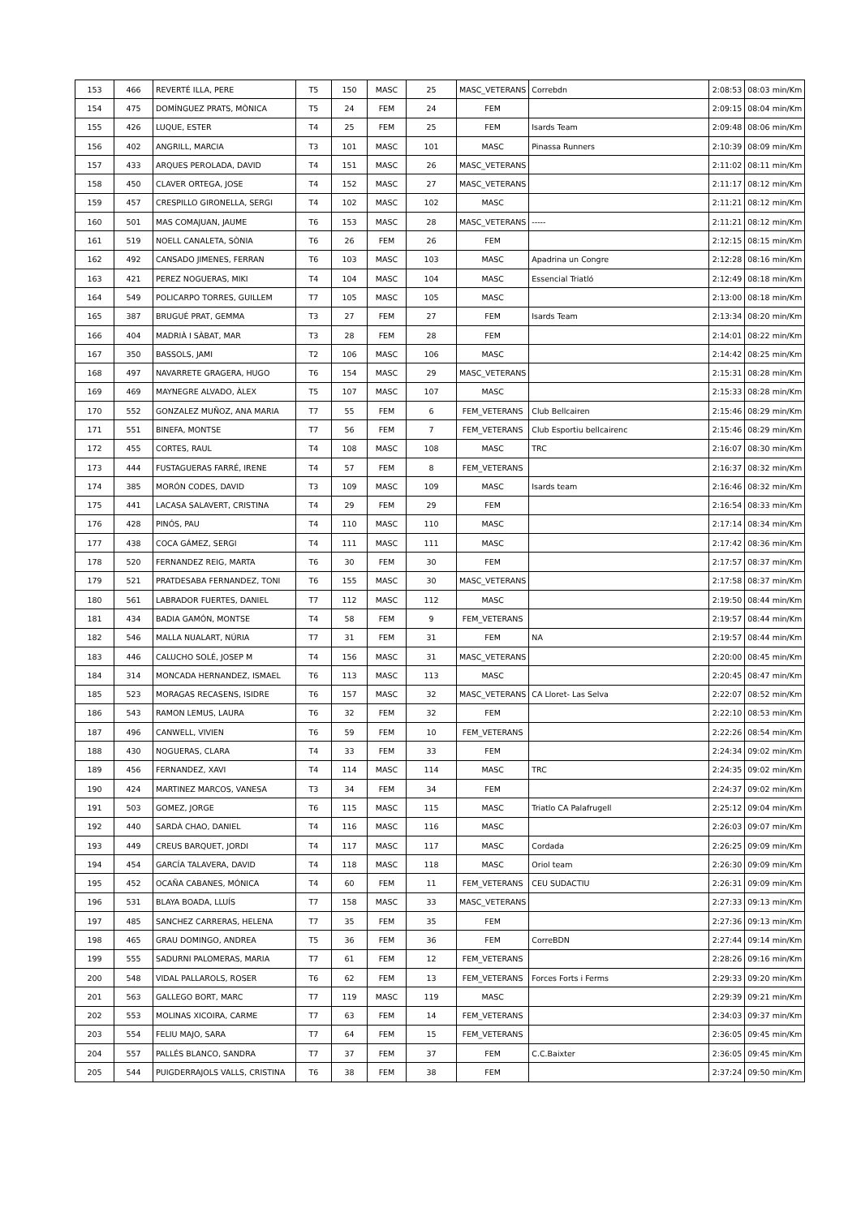| 153 | 466 | REVERTÉ ILLA, PERE | T5 | 150 | MASC | 25 | MASC_VETERANS | Correbdn | 2:08:53 | 08:03 min/Km |
| 154 | 475 | DOMÍNGUEZ PRATS, MÒNICA | T5 | 24 | FEM | 24 | FEM | | 2:09:15 | 08:04 min/Km |
| 155 | 426 | LUQUE, ESTER | T4 | 25 | FEM | 25 | FEM | Isards Team | 2:09:48 | 08:06 min/Km |
| 156 | 402 | ANGRILL, MARCIA | T3 | 101 | MASC | 101 | MASC | Pinassa Runners | 2:10:39 | 08:09 min/Km |
| 157 | 433 | ARQUES PEROLADA, DAVID | T4 | 151 | MASC | 26 | MASC_VETERANS | | 2:11:02 | 08:11 min/Km |
| 158 | 450 | CLAVER ORTEGA, JOSE | T4 | 152 | MASC | 27 | MASC_VETERANS | | 2:11:17 | 08:12 min/Km |
| 159 | 457 | CRESPILLO GIRONELLA, SERGI | T4 | 102 | MASC | 102 | MASC | | 2:11:21 | 08:12 min/Km |
| 160 | 501 | MAS COMAJUAN, JAUME | T6 | 153 | MASC | 28 | MASC_VETERANS | ----- | 2:11:21 | 08:12 min/Km |
| 161 | 519 | NOELL CANALETA, SÒNIA | T6 | 26 | FEM | 26 | FEM | | 2:12:15 | 08:15 min/Km |
| 162 | 492 | CANSADO JIMENES, FERRAN | T6 | 103 | MASC | 103 | MASC | Apadrina un Congre | 2:12:28 | 08:16 min/Km |
| 163 | 421 | PEREZ NOGUERAS, MIKI | T4 | 104 | MASC | 104 | MASC | Essencial Triatló | 2:12:49 | 08:18 min/Km |
| 164 | 549 | POLICARPO TORRES, GUILLEM | T7 | 105 | MASC | 105 | MASC | | 2:13:00 | 08:18 min/Km |
| 165 | 387 | BRUGUÉ PRAT, GEMMA | T3 | 27 | FEM | 27 | FEM | Isards Team | 2:13:34 | 08:20 min/Km |
| 166 | 404 | MADRIÀ I SÀBAT, MAR | T3 | 28 | FEM | 28 | FEM | | 2:14:01 | 08:22 min/Km |
| 167 | 350 | BASSOLS, JAMI | T2 | 106 | MASC | 106 | MASC | | 2:14:42 | 08:25 min/Km |
| 168 | 497 | NAVARRETE GRAGERA, HUGO | T6 | 154 | MASC | 29 | MASC_VETERANS | | 2:15:31 | 08:28 min/Km |
| 169 | 469 | MAYNEGRE ALVADO, ÀLEX | T5 | 107 | MASC | 107 | MASC | | 2:15:33 | 08:28 min/Km |
| 170 | 552 | GONZALEZ MUÑOZ, ANA MARIA | T7 | 55 | FEM | 6 | FEM_VETERANS | Club Bellcairen | 2:15:46 | 08:29 min/Km |
| 171 | 551 | BINEFA, MONTSE | T7 | 56 | FEM | 7 | FEM_VETERANS | Club Esportiu bellcairenc | 2:15:46 | 08:29 min/Km |
| 172 | 455 | CORTES, RAUL | T4 | 108 | MASC | 108 | MASC | TRC | 2:16:07 | 08:30 min/Km |
| 173 | 444 | FUSTAGUERAS FARRÉ, IRENE | T4 | 57 | FEM | 8 | FEM_VETERANS | | 2:16:37 | 08:32 min/Km |
| 174 | 385 | MORÓN CODES, DAVID | T3 | 109 | MASC | 109 | MASC | Isards team | 2:16:46 | 08:32 min/Km |
| 175 | 441 | LACASA SALAVERT, CRISTINA | T4 | 29 | FEM | 29 | FEM | | 2:16:54 | 08:33 min/Km |
| 176 | 428 | PINÓS, PAU | T4 | 110 | MASC | 110 | MASC | | 2:17:14 | 08:34 min/Km |
| 177 | 438 | COCA GÁMEZ, SERGI | T4 | 111 | MASC | 111 | MASC | | 2:17:42 | 08:36 min/Km |
| 178 | 520 | FERNANDEZ REIG, MARTA | T6 | 30 | FEM | 30 | FEM | | 2:17:57 | 08:37 min/Km |
| 179 | 521 | PRATDESABA FERNANDEZ, TONI | T6 | 155 | MASC | 30 | MASC_VETERANS | | 2:17:58 | 08:37 min/Km |
| 180 | 561 | LABRADOR FUERTES, DANIEL | T7 | 112 | MASC | 112 | MASC | | 2:19:50 | 08:44 min/Km |
| 181 | 434 | BADIA GAMÓN, MONTSE | T4 | 58 | FEM | 9 | FEM_VETERANS | | 2:19:57 | 08:44 min/Km |
| 182 | 546 | MALLA NUALART, NÚRIA | T7 | 31 | FEM | 31 | FEM | NA | 2:19:57 | 08:44 min/Km |
| 183 | 446 | CALUCHO SOLÉ, JOSEP M | T4 | 156 | MASC | 31 | MASC_VETERANS | | 2:20:00 | 08:45 min/Km |
| 184 | 314 | MONCADA HERNANDEZ, ISMAEL | T6 | 113 | MASC | 113 | MASC | | 2:20:45 | 08:47 min/Km |
| 185 | 523 | MORAGAS RECASENS, ISIDRE | T6 | 157 | MASC | 32 | MASC_VETERANS | CA Lloret- Las Selva | 2:22:07 | 08:52 min/Km |
| 186 | 543 | RAMON LEMUS, LAURA | T6 | 32 | FEM | 32 | FEM | | 2:22:10 | 08:53 min/Km |
| 187 | 496 | CANWELL, VIVIEN | T6 | 59 | FEM | 10 | FEM_VETERANS | | 2:22:26 | 08:54 min/Km |
| 188 | 430 | NOGUERAS, CLARA | T4 | 33 | FEM | 33 | FEM | | 2:24:34 | 09:02 min/Km |
| 189 | 456 | FERNANDEZ, XAVI | T4 | 114 | MASC | 114 | MASC | TRC | 2:24:35 | 09:02 min/Km |
| 190 | 424 | MARTINEZ MARCOS, VANESA | T3 | 34 | FEM | 34 | FEM | | 2:24:37 | 09:02 min/Km |
| 191 | 503 | GOMEZ, JORGE | T6 | 115 | MASC | 115 | MASC | Triatlo CA Palafrugell | 2:25:12 | 09:04 min/Km |
| 192 | 440 | SARDÀ CHAO, DANIEL | T4 | 116 | MASC | 116 | MASC | | 2:26:03 | 09:07 min/Km |
| 193 | 449 | CREUS BARQUET, JORDI | T4 | 117 | MASC | 117 | MASC | Cordada | 2:26:25 | 09:09 min/Km |
| 194 | 454 | GARCÍA TALAVERA, DAVID | T4 | 118 | MASC | 118 | MASC | Oriol team | 2:26:30 | 09:09 min/Km |
| 195 | 452 | OCAÑA CABANES, MÓNICA | T4 | 60 | FEM | 11 | FEM_VETERANS | CEU SUDACTIU | 2:26:31 | 09:09 min/Km |
| 196 | 531 | BLAYA BOADA, LLUÍS | T7 | 158 | MASC | 33 | MASC_VETERANS | | 2:27:33 | 09:13 min/Km |
| 197 | 485 | SANCHEZ CARRERAS, HELENA | T7 | 35 | FEM | 35 | FEM | | 2:27:36 | 09:13 min/Km |
| 198 | 465 | GRAU DOMINGO, ANDREA | T5 | 36 | FEM | 36 | FEM | CorreBDN | 2:27:44 | 09:14 min/Km |
| 199 | 555 | SADURNI PALOMERAS, MARIA | T7 | 61 | FEM | 12 | FEM_VETERANS | | 2:28:26 | 09:16 min/Km |
| 200 | 548 | VIDAL PALLAROLS, ROSER | T6 | 62 | FEM | 13 | FEM_VETERANS | Forces Forts i Ferms | 2:29:33 | 09:20 min/Km |
| 201 | 563 | GALLEGO BORT, MARC | T7 | 119 | MASC | 119 | MASC | | 2:29:39 | 09:21 min/Km |
| 202 | 553 | MOLINAS XICOIRA, CARME | T7 | 63 | FEM | 14 | FEM_VETERANS | | 2:34:03 | 09:37 min/Km |
| 203 | 554 | FELIU MAJO, SARA | T7 | 64 | FEM | 15 | FEM_VETERANS | | 2:36:05 | 09:45 min/Km |
| 204 | 557 | PALLÉS BLANCO, SANDRA | T7 | 37 | FEM | 37 | FEM | C.C.Baixter | 2:36:05 | 09:45 min/Km |
| 205 | 544 | PUIGDERRAJOLS VALLS, CRISTINA | T6 | 38 | FEM | 38 | FEM | | 2:37:24 | 09:50 min/Km |